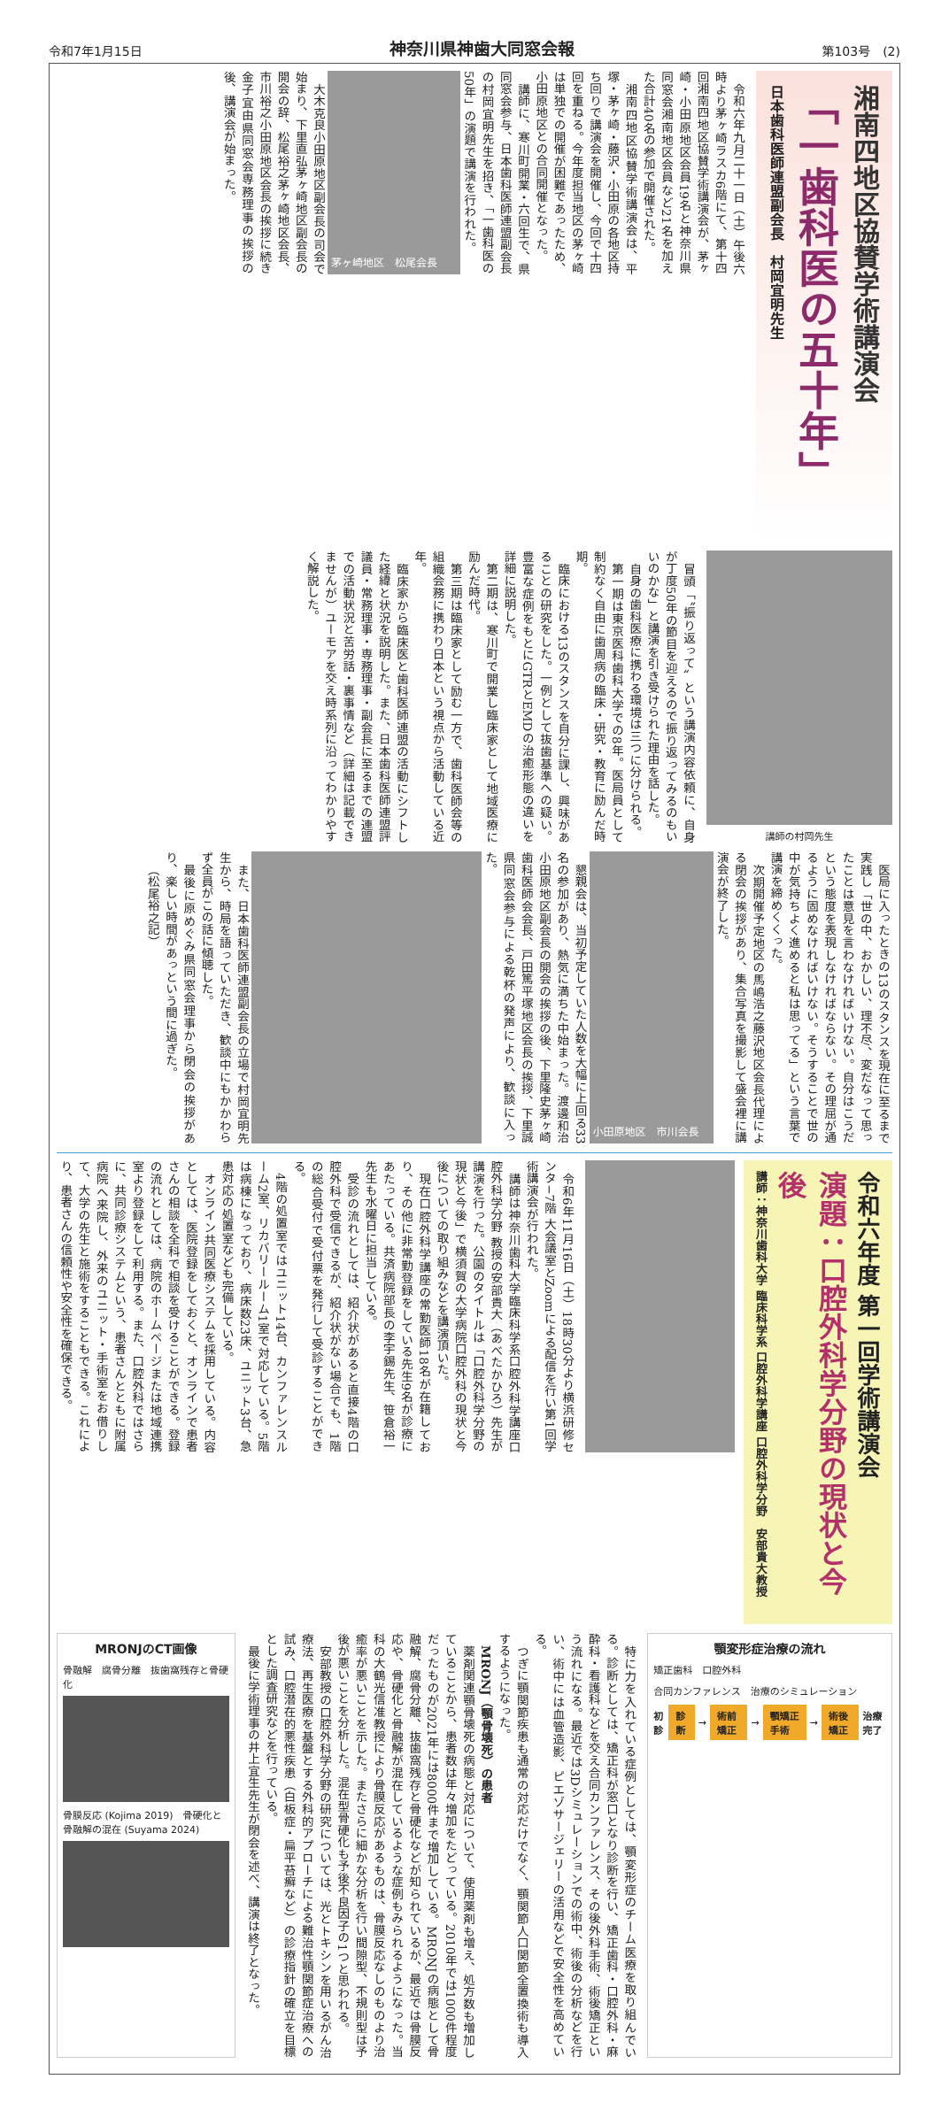令和7年1月15日 神奈川県神歯大同窓会報 第103号　(2)
湘南四地区協賛学術講演会
「一歯科医の五十年」
日本歯科医師連盟副会長　村岡宜明先生
令和六年九月二十一日（土）午後六時より茅ヶ崎ラスカ6階にて、第十四回湘南四地区協賛学術講演会が、茅ヶ崎・小田原地区会員19名と神奈川県同窓会湘南地区会員など21名を加えた合計40名の参加で開催された。
湘南四地区協賛学術講演会は、平塚・茅ヶ崎・藤沢・小田原の各地区持ち回りで講演会を開催し、今回で十四回を重ねる。今年度担当地区の茅ヶ崎は単独での開催が困難であったため、小田原地区との合同開催となった。
講師に、寒川町開業・六回生で、県同窓会参与、日本歯科医師連盟副会長の村岡宜明先生を招き、「一歯科医の50年」の演題で講演を行われた。
茅ヶ崎地区　松尾会長
大木克良小田原地区副会長の司会で始まり、下里直弘茅ヶ崎地区副会長の開会の辞、松尾裕之茅ヶ崎地区会長、市川裕之小田原地区会長の挨拶に続き金子宜由県同窓会専務理事の挨拶の後、講演会が始まった。
講師の村岡先生
冒頭「〝振り返って〟という講演内容依頼に、自身が丁度50年の節目を迎えるので振り返ってみるのもいいのかな」と講演を引き受けられた理由を話した。
自身の歯科医療に携わる環境は三つに分けられる。
第一期は東京医科歯科大学での8年。医局員として制約なく自由に歯周病の臨床・研究・教育に励んだ時期。
臨床における13のスタンスを自分に課し、興味があることの研究をした。一例として抜歯基準への疑い。豊富な症例をもとにGTRとEMDの治癒形態の違いを詳細に説明した。
第二期は、寒川町で開業し臨床家として地域医療に励んだ時代。
第三期は臨床家として励む一方で、歯科医師会等の組織会務に携わり日本という視点から活動している近年。
臨床家から臨床医と歯科医師連盟の活動にシフトした経緯と状況を説明した。また、日本歯科医師連盟評議員・常務理事・専務理事・副会長に至るまでの連盟での活動状況と苦労話・裏事情など（詳細は記載できませんが）ユーモアを交え時系列に沿ってわかりやすく解説した。
医局に入ったときの13のスタンスを現在に至るまで実践し「世の中、おかしい、理不尽、変だなって思ったことは意見を言わなければいけない。自分はこうだという態度を表現しなければならない。その理屈が通るように固めなければいけない。そうすることで世の中が気持ちよく進めると私は思ってる」という言葉で講演を締めくくった。
次期開催予定地区の馬嶋浩之藤沢地区会長代理による閉会の挨拶があり、集合写真を撮影して盛会裡に講演会が終了した。
小田原地区　市川会長
懇親会は、当初予定していた人数を大幅に上回る33名の参加があり、熱気に満ちた中始まった。渡邊和治小田原地区副会長の開会の挨拶の後、下里隆史茅ヶ崎歯科医師会会長、戸田篤平塚地区会長の挨拶、下里誠県同窓会参与による乾杯の発声により、歓談に入った。
また、日本歯科医師連盟副会長の立場で村岡宜明先生から、時局を語っていただき、歓談中にもかかわらず全員がこの話に傾聴した。
最後に原めぐみ県同窓会理事から閉会の挨拶があり、楽しい時間があっという間に過ぎた。
（松尾裕之記）
令和六年度 第一回学術講演会
演題：口腔外科学分野の現状と今後
講師：神奈川歯科大学 臨床科学系 口腔外科学講座 口腔外科学分野　安部貴大教授
令和6年11月16日（土）18時30分より横浜研修センタ−7階 大会議室とZoomによる配信を行い第1回学術講演会が行われた。
講師は神奈川歯科大学臨床科学系口腔外科学講座口腔外科学分野 教授の安部貴大（あべたかひろ）先生が講演を行った。公園のタイトルは「口腔外科学分野の現状と今後」で横須賀の大学病院口腔外科の現状と今後についての取り組みなどを講演頂いた。
現在口腔外科学講座の常勤医師18名が在籍しており、その他に非常勤登録をしている先生9名が診療にあたっている。共済病院部長の李宇錫先生、笹倉裕一先生も水曜日に担当している。
受診の流れとしては、紹介状があると直接4階の口腔外科で受信できるが、紹介状がない場合でも、1階の総合受付で受付票を発行して受診することができる。
4階の処置室ではユニット14台、カンファレンスルーム2室、リカバリールーム1室で対応している。5階は病棟になっており、病床数23床、ユニット3台、急患対応の処置室なども完備している。
オンライン共同医療システムを採用している。内容としては、医院登録をしておくと、オンラインで患者さんの相談を全科で相談を受けることができる。登録の流れとしては、病院のホームページまたは地域連携室より登録をして利用する。また、口腔外科ではさらに、共同診療システムという、患者さんとともに附属病院へ来院し、外来のユニット・手術室をお借りして、大学の先生と施術をすることもできる。これにより、患者さんの信頼性や安全性を確保できる。
顎変形症治療の流れ
矯正歯科　口腔外科
合同カンファレンス　治療のシミュレーション
初診 診断 → 術前矯正 → 顎矯正手術 → 術後矯正 治療完了
特に力を入れている症例としては、顎変形症のチーム医療を取り組んでいる。診断としては、矯正科が窓口となり診断を行い、矯正歯科・口腔外科・麻酔科・看護科などを交え合同カンファレンス、その後外科手術、術後矯正という流れになる。最近では3Dシミュレーションでの術中、術後の分析などを行い、術中には血管造影、ピエゾサージェリーの活用などで安全性を高めている。
つぎに顎関節疾患も通常の対応だけでなく、顎関節人口関節全置換術も導入するようになった。
MRONJ（顎骨壊死）の患者
薬剤関連顎骨壊死の病態と対応について、使用薬剤も増え、処方数も増加していることから、患者数は年々増加をたどっている。2010年では1000件程度だったものが2021年には8000件まで増加している。MRONJの病態として骨融解、腐骨分離、抜歯窩残存と骨硬化などが知られているが、最近では骨膜反応や、骨硬化と骨融解が混在しているような症例もみられるようになった。当科の大鶴光信准教授により骨膜反応があるものは、骨膜反応なしのものより治癒率が悪いことを示した。またさらに細かな分析を行い間隙型、不規則型は予後が悪いことを分析した。混在型骨硬化も予後不良因子の1つと思われる。
安部教授の口腔外科学分野の研究については、光とトキシンを用いるがん治療法、再生医療を基盤とする外科的アプローチによる難治性顎関節症治療への試み、口腔潜在的悪性疾患（白板症・扁平苔癬など）の診療指針の確立を目標とした調査研究などを行っている。
最後に学術理事の井上宜生先生が閉会を述べ、講演は終了となった。
MRONJのCT画像
骨融解　腐骨分離　抜歯窩残存と骨硬化
骨膜反応 (Kojima 2019)　骨硬化と骨融解の混在 (Suyama 2024)